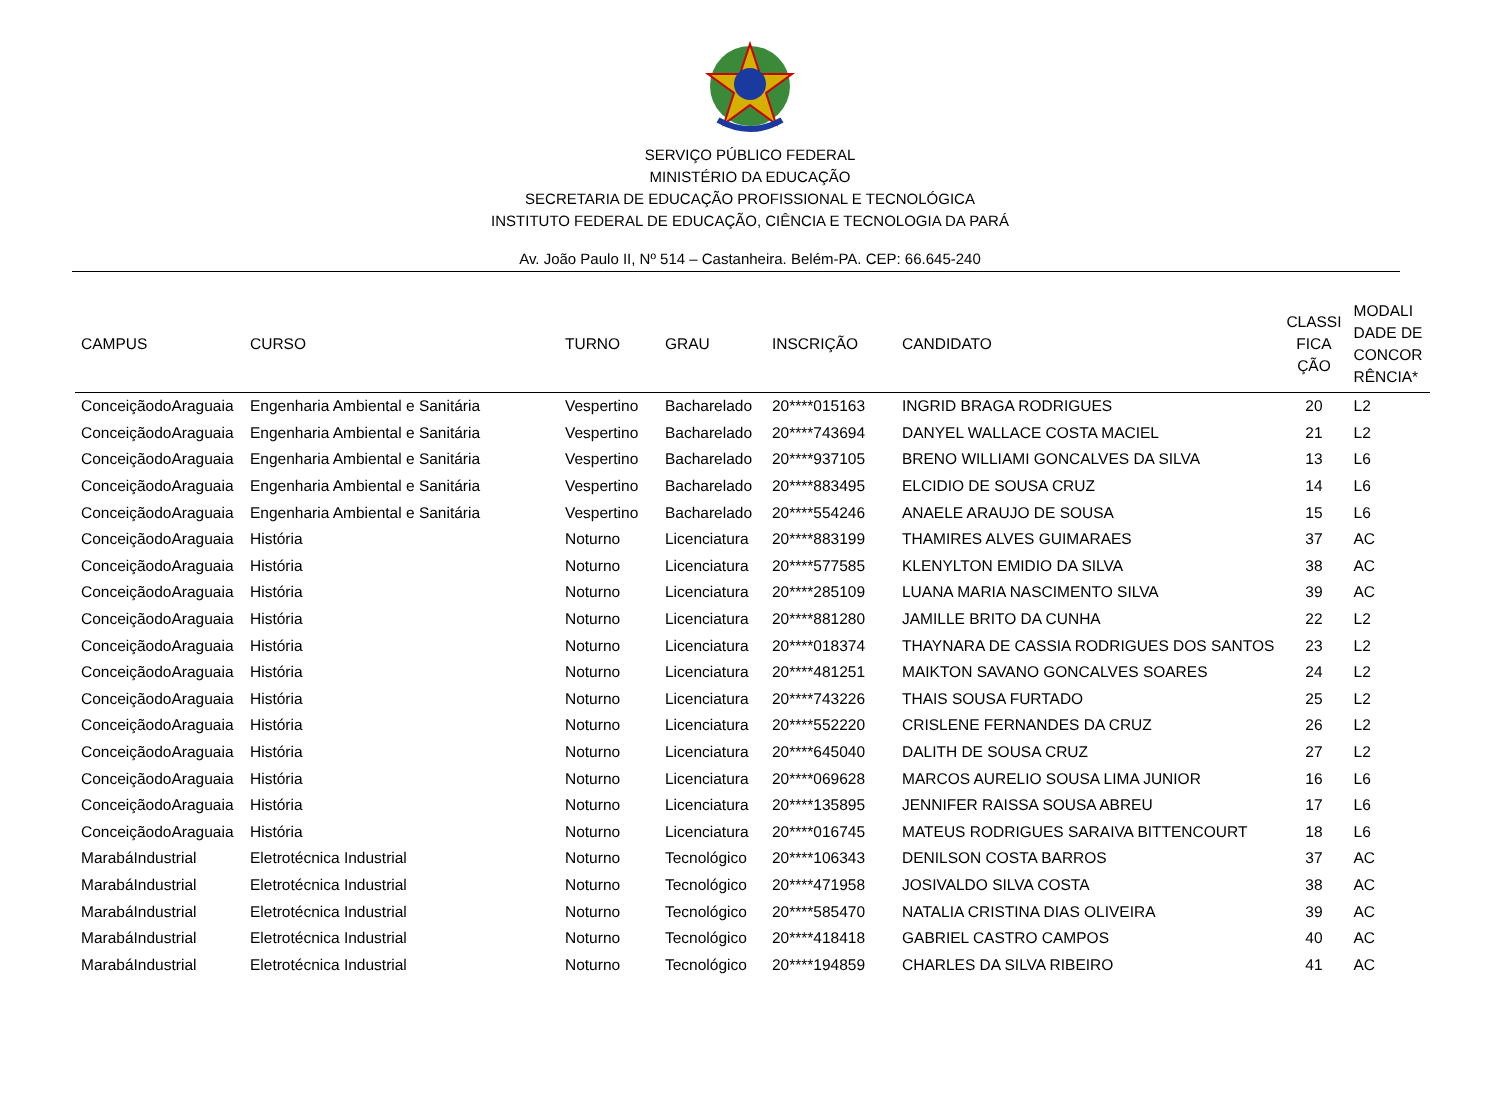SERVIÇO PÚBLICO FEDERAL
MINISTÉRIO DA EDUCAÇÃO
SECRETARIA DE EDUCAÇÃO PROFISSIONAL E TECNOLÓGICA
INSTITUTO FEDERAL DE EDUCAÇÃO, CIÊNCIA E TECNOLOGIA DA PARÁ
Av. João Paulo II, Nº 514 – Castanheira. Belém-PA. CEP: 66.645-240
| CAMPUS | CURSO | TURNO | GRAU | INSCRIÇÃO | CANDIDATO | CLASSI FICA ÇÃO | MODALI DADE DE CONCOR RÊNCIA* |
| --- | --- | --- | --- | --- | --- | --- | --- |
| ConceiçãodoAraguaia | Engenharia Ambiental e Sanitária | Vespertino | Bacharelado | 20****015163 | INGRID BRAGA RODRIGUES | 20 | L2 |
| ConceiçãodoAraguaia | Engenharia Ambiental e Sanitária | Vespertino | Bacharelado | 20****743694 | DANYEL WALLACE COSTA MACIEL | 21 | L2 |
| ConceiçãodoAraguaia | Engenharia Ambiental e Sanitária | Vespertino | Bacharelado | 20****937105 | BRENO WILLIAMI GONCALVES DA SILVA | 13 | L6 |
| ConceiçãodoAraguaia | Engenharia Ambiental e Sanitária | Vespertino | Bacharelado | 20****883495 | ELCIDIO DE SOUSA CRUZ | 14 | L6 |
| ConceiçãodoAraguaia | Engenharia Ambiental e Sanitária | Vespertino | Bacharelado | 20****554246 | ANAELE ARAUJO DE SOUSA | 15 | L6 |
| ConceiçãodoAraguaia | História | Noturno | Licenciatura | 20****883199 | THAMIRES ALVES GUIMARAES | 37 | AC |
| ConceiçãodoAraguaia | História | Noturno | Licenciatura | 20****577585 | KLENYLTON EMIDIO DA SILVA | 38 | AC |
| ConceiçãodoAraguaia | História | Noturno | Licenciatura | 20****285109 | LUANA MARIA NASCIMENTO SILVA | 39 | AC |
| ConceiçãodoAraguaia | História | Noturno | Licenciatura | 20****881280 | JAMILLE BRITO DA CUNHA | 22 | L2 |
| ConceiçãodoAraguaia | História | Noturno | Licenciatura | 20****018374 | THAYNARA DE CASSIA RODRIGUES DOS SANTOS | 23 | L2 |
| ConceiçãodoAraguaia | História | Noturno | Licenciatura | 20****481251 | MAIKTON SAVANO GONCALVES SOARES | 24 | L2 |
| ConceiçãodoAraguaia | História | Noturno | Licenciatura | 20****743226 | THAIS SOUSA FURTADO | 25 | L2 |
| ConceiçãodoAraguaia | História | Noturno | Licenciatura | 20****552220 | CRISLENE FERNANDES DA CRUZ | 26 | L2 |
| ConceiçãodoAraguaia | História | Noturno | Licenciatura | 20****645040 | DALITH DE SOUSA CRUZ | 27 | L2 |
| ConceiçãodoAraguaia | História | Noturno | Licenciatura | 20****069628 | MARCOS AURELIO SOUSA LIMA JUNIOR | 16 | L6 |
| ConceiçãodoAraguaia | História | Noturno | Licenciatura | 20****135895 | JENNIFER RAISSA SOUSA ABREU | 17 | L6 |
| ConceiçãodoAraguaia | História | Noturno | Licenciatura | 20****016745 | MATEUS RODRIGUES SARAIVA BITTENCOURT | 18 | L6 |
| MarabáIndustrial | Eletrotécnica Industrial | Noturno | Tecnológico | 20****106343 | DENILSON COSTA BARROS | 37 | AC |
| MarabáIndustrial | Eletrotécnica Industrial | Noturno | Tecnológico | 20****471958 | JOSIVALDO SILVA COSTA | 38 | AC |
| MarabáIndustrial | Eletrotécnica Industrial | Noturno | Tecnológico | 20****585470 | NATALIA CRISTINA DIAS OLIVEIRA | 39 | AC |
| MarabáIndustrial | Eletrotécnica Industrial | Noturno | Tecnológico | 20****418418 | GABRIEL CASTRO CAMPOS | 40 | AC |
| MarabáIndustrial | Eletrotécnica Industrial | Noturno | Tecnológico | 20****194859 | CHARLES DA SILVA RIBEIRO | 41 | AC |